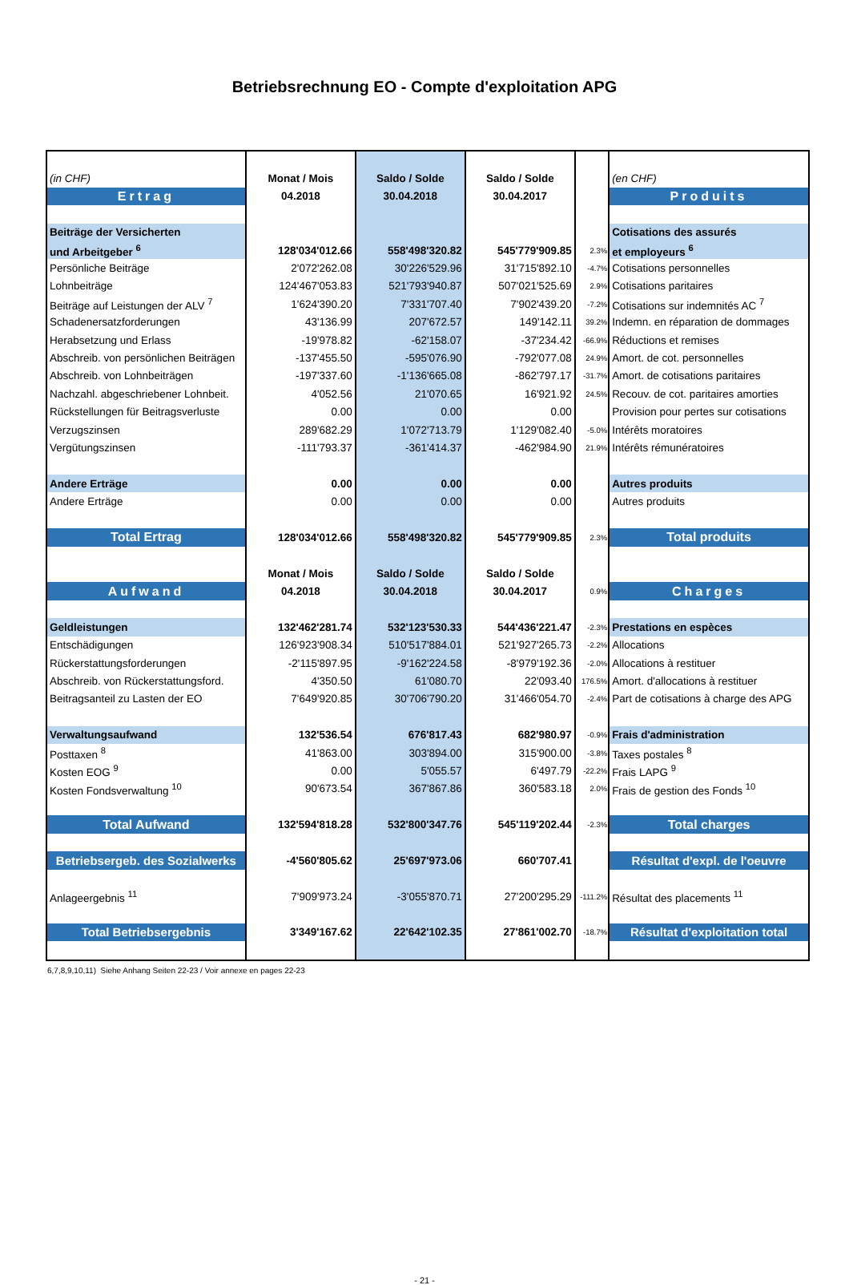Betriebsrechnung EO - Compte d'exploitation APG
| (in CHF) | Monat / Mois | Saldo / Solde | Saldo / Solde | | (en CHF) |
| Ertrag | 04.2018 | 30.04.2018 | 30.04.2017 | | Produits |
| Beiträge der Versicherten | | | | | Cotisations des assurés |
| und Arbeitgeber <sup>6</sup> | 128'034'012.66 | 558'498'320.82 | 545'779'909.85 | 2.3% | et employeurs <sup>6</sup> |
| Persönliche Beiträge | 2'072'262.08 | 30'226'529.96 | 31'715'892.10 | -4.7% | Cotisations personnelles |
| Lohnbeiträge | 124'467'053.83 | 521'793'940.87 | 507'021'525.69 | 2.9% | Cotisations paritaires |
| Beiträge auf Leistungen der ALV <sup>7</sup> | 1'624'390.20 | 7'331'707.40 | 7'902'439.20 | -7.2% | Cotisations sur indemnités AC <sup>7</sup> |
| Schadenersatzforderungen | 43'136.99 | 207'672.57 | 149'142.11 | 39.2% | Indemn. en réparation de dommages |
| Herabsetzung und Erlass | -19'978.82 | -62'158.07 | -37'234.42 | -66.9% | Réductions et remises |
| Abschreib. von persönlichen Beiträgen | -137'455.50 | -595'076.90 | -792'077.08 | 24.9% | Amort. de cot. personnelles |
| Abschreib. von Lohnbeiträgen | -197'337.60 | -1'136'665.08 | -862'797.17 | -31.7% | Amort. de cotisations paritaires |
| Nachzahl. abgeschriebener Lohnbeit. | 4'052.56 | 21'070.65 | 16'921.92 | 24.5% | Recouv. de cot. paritaires amorties |
| Rückstellungen für Beitragsverluste | 0.00 | 0.00 | 0.00 | | Provision pour pertes sur cotisations |
| Verzugszinsen | 289'682.29 | 1'072'713.79 | 1'129'082.40 | -5.0% | Intérêts moratoires |
| Vergütungszinsen | -111'793.37 | -361'414.37 | -462'984.90 | 21.9% | Intérêts rémunératoires |
| Andere Erträge | 0.00 | 0.00 | 0.00 | | Autres produits |
| Andere Erträge | 0.00 | 0.00 | 0.00 | | Autres produits |
| Total Ertrag | 128'034'012.66 | 558'498'320.82 | 545'779'909.85 | 2.3% | Total produits |
| | Monat / Mois | Saldo / Solde | Saldo / Solde | | |
| Aufwand | 04.2018 | 30.04.2018 | 30.04.2017 | 0.9% | Charges |
| Geldleistungen | 132'462'281.74 | 532'123'530.33 | 544'436'221.47 | -2.3% | Prestations en espèces |
| Entschädigungen | 126'923'908.34 | 510'517'884.01 | 521'927'265.73 | -2.2% | Allocations |
| Rückerstattungsforderungen | -2'115'897.95 | -9'162'224.58 | -8'979'192.36 | -2.0% | Allocations à restituer |
| Abschreib. von Rückerstattungsford. | 4'350.50 | 61'080.70 | 22'093.40 | 176.5% | Amort. d'allocations à restituer |
| Beitragsanteil zu Lasten der EO | 7'649'920.85 | 30'706'790.20 | 31'466'054.70 | -2.4% | Part de cotisations à charge des APG |
| Verwaltungsaufwand | 132'536.54 | 676'817.43 | 682'980.97 | -0.9% | Frais d'administration |
| Posttaxen <sup>8</sup> | 41'863.00 | 303'894.00 | 315'900.00 | -3.8% | Taxes postales <sup>8</sup> |
| Kosten EOG <sup>9</sup> | 0.00 | 5'055.57 | 6'497.79 | -22.2% | Frais LAPG <sup>9</sup> |
| Kosten Fondsverwaltung <sup>10</sup> | 90'673.54 | 367'867.86 | 360'583.18 | 2.0% | Frais de gestion des Fonds <sup>10</sup> |
| Total Aufwand | 132'594'818.28 | 532'800'347.76 | 545'119'202.44 | -2.3% | Total charges |
| Betriebsergeb. des Sozialwerks | -4'560'805.62 | 25'697'973.06 | 660'707.41 | | Résultat d'expl. de l'oeuvre |
| Anlageergebnis <sup>11</sup> | 7'909'973.24 | -3'055'870.71 | 27'200'295.29 | -111.2% | Résultat des placements <sup>11</sup> |
| Total Betriebsergebnis | 3'349'167.62 | 22'642'102.35 | 27'861'002.70 | -18.7% | Résultat d'exploitation total |
6,7,8,9,10,11) Siehe Anhang Seiten 22-23 / Voir annexe en pages 22-23
- 21 -